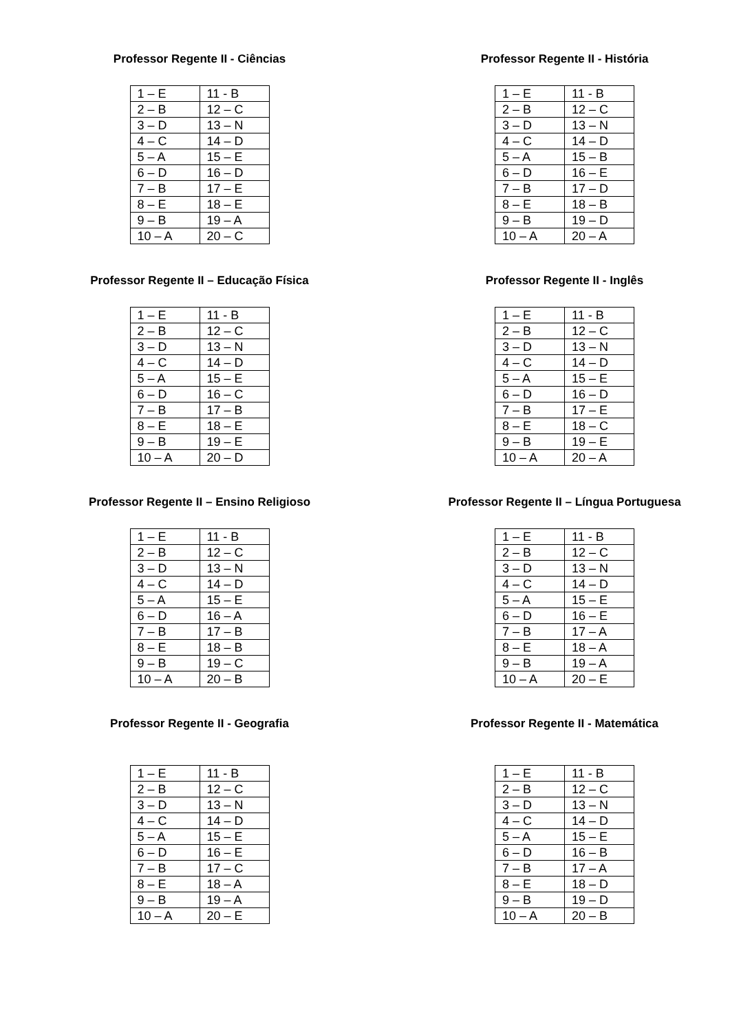Professor Regente II - Ciências
| 1 – E | 11 - B |
| 2 – B | 12 – C |
| 3 – D | 13 – N |
| 4 – C | 14 – D |
| 5 – A | 15 – E |
| 6 – D | 16 – D |
| 7 – B | 17 – E |
| 8 – E | 18 – E |
| 9 – B | 19 – A |
| 10 – A | 20 – C |
Professor Regente II - História
| 1 – E | 11 - B |
| 2 – B | 12 – C |
| 3 – D | 13 – N |
| 4 – C | 14 – D |
| 5 – A | 15 – B |
| 6 – D | 16 – E |
| 7 – B | 17 – D |
| 8 – E | 18 – B |
| 9 – B | 19 – D |
| 10 – A | 20 – A |
Professor Regente II – Educação Física
| 1 – E | 11 - B |
| 2 – B | 12 – C |
| 3 – D | 13 – N |
| 4 – C | 14 – D |
| 5 – A | 15 – E |
| 6 – D | 16 – C |
| 7 – B | 17 – B |
| 8 – E | 18 – E |
| 9 – B | 19 – E |
| 10 – A | 20 – D |
Professor Regente II - Inglês
| 1 – E | 11 - B |
| 2 – B | 12 – C |
| 3 – D | 13 – N |
| 4 – C | 14 – D |
| 5 – A | 15 – E |
| 6 – D | 16 – D |
| 7 – B | 17 – E |
| 8 – E | 18 – C |
| 9 – B | 19 – E |
| 10 – A | 20 – A |
Professor Regente II – Ensino Religioso
| 1 – E | 11 - B |
| 2 – B | 12 – C |
| 3 – D | 13 – N |
| 4 – C | 14 – D |
| 5 – A | 15 – E |
| 6 – D | 16 – A |
| 7 – B | 17 – B |
| 8 – E | 18 – B |
| 9 – B | 19 – C |
| 10 – A | 20 – B |
Professor Regente II – Língua Portuguesa
| 1 – E | 11 - B |
| 2 – B | 12 – C |
| 3 – D | 13 – N |
| 4 – C | 14 – D |
| 5 – A | 15 – E |
| 6 – D | 16 – E |
| 7 – B | 17 – A |
| 8 – E | 18 – A |
| 9 – B | 19 – A |
| 10 – A | 20 – E |
Professor Regente II - Geografia
| 1 – E | 11 - B |
| 2 – B | 12 – C |
| 3 – D | 13 – N |
| 4 – C | 14 – D |
| 5 – A | 15 – E |
| 6 – D | 16 – E |
| 7 – B | 17 – C |
| 8 – E | 18 – A |
| 9 – B | 19 – A |
| 10 – A | 20 – E |
Professor Regente II - Matemática
| 1 – E | 11 - B |
| 2 – B | 12 – C |
| 3 – D | 13 – N |
| 4 – C | 14 – D |
| 5 – A | 15 – E |
| 6 – D | 16 – B |
| 7 – B | 17 – A |
| 8 – E | 18 – D |
| 9 – B | 19 – D |
| 10 – A | 20 – B |